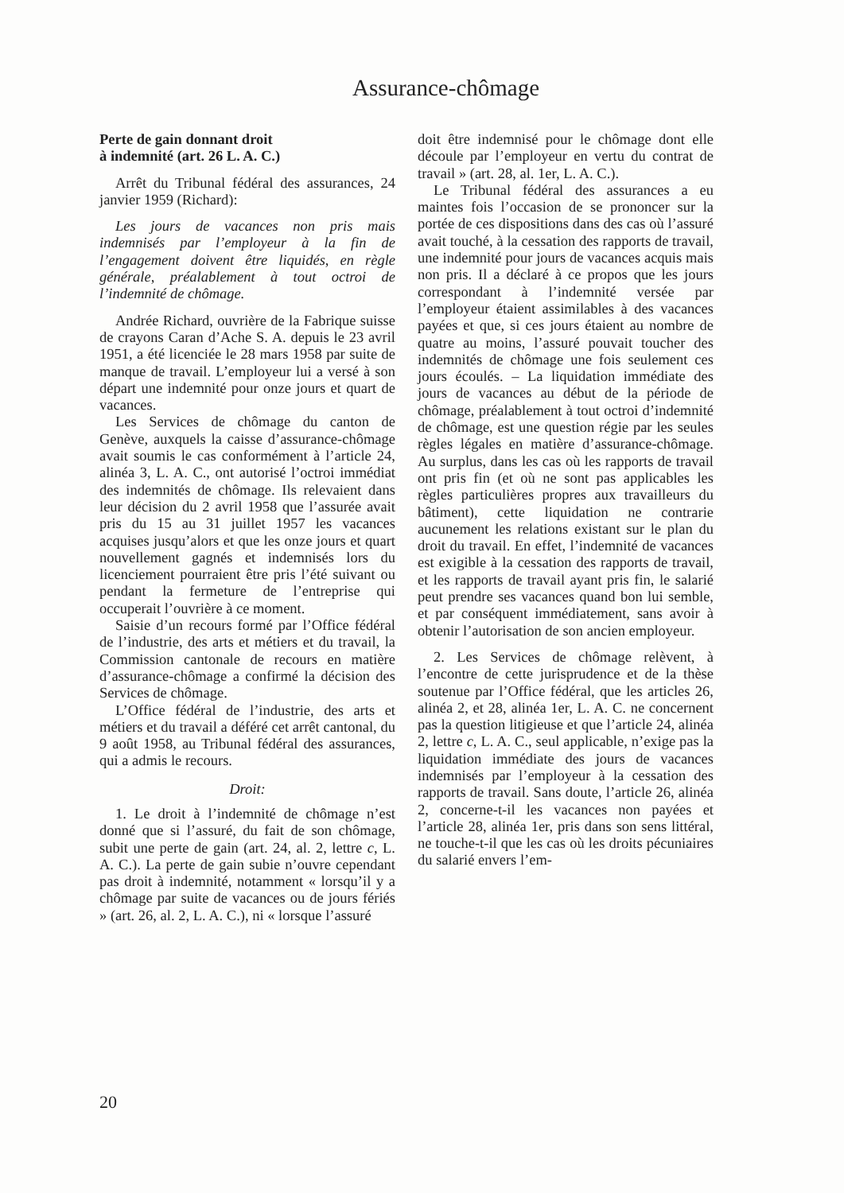Assurance-chômage
Perte de gain donnant droit
à indemnité (art. 26 L. A. C.)
Arrêt du Tribunal fédéral des assurances, 24 janvier 1959 (Richard):
Les jours de vacances non pris mais indemnisés par l’employeur à la fin de l’engagement doivent être liquidés, en règle générale, préalablement à tout octroi de l’indemnité de chômage.
Andrée Richard, ouvrière de la Fabrique suisse de crayons Caran d’Ache S. A. depuis le 23 avril 1951, a été licenciée le 28 mars 1958 par suite de manque de travail. L’employeur lui a versé à son départ une indemnité pour onze jours et quart de vacances.
Les Services de chômage du canton de Genève, auxquels la caisse d’assurance-chômage avait soumis le cas conformément à l’article 24, alinéa 3, L. A. C., ont autorisé l’octroi immédiat des indemnités de chômage. Ils relevaient dans leur décision du 2 avril 1958 que l’assurée avait pris du 15 au 31 juillet 1957 les vacances acquises jusqu’alors et que les onze jours et quart nouvellement gagnés et indemnisés lors du licenciement pourraient être pris l’été suivant ou pendant la fermeture de l’entreprise qui occuperait l’ouvrière à ce moment.
Saisie d’un recours formé par l’Office fédéral de l’industrie, des arts et métiers et du travail, la Commission cantonale de recours en matière d’assurance-chômage a confirmé la décision des Services de chômage.
L’Office fédéral de l’industrie, des arts et métiers et du travail a déféré cet arrêt cantonal, du 9 août 1958, au Tribunal fédéral des assurances, qui a admis le recours.
Droit:
1. Le droit à l’indemnité de chômage n’est donné que si l’assuré, du fait de son chômage, subit une perte de gain (art. 24, al. 2, lettre c, L. A. C.). La perte de gain subie n’ouvre cependant pas droit à indemnité, notamment « lorsqu’il y a chômage par suite de vacances ou de jours fériés » (art. 26, al. 2, L. A. C.), ni « lorsque l’assuré
doit être indemnisé pour le chômage dont elle découle par l’employeur en vertu du contrat de travail » (art. 28, al. 1er, L. A. C.).
Le Tribunal fédéral des assurances a eu maintes fois l’occasion de se prononcer sur la portée de ces dispositions dans des cas où l’assuré avait touché, à la cessation des rapports de travail, une indemnité pour jours de vacances acquis mais non pris. Il a déclaré à ce propos que les jours correspondant à l’indemnité versée par l’employeur étaient assimilables à des vacances payées et que, si ces jours étaient au nombre de quatre au moins, l’assuré pouvait toucher des indemnités de chômage une fois seulement ces jours écoulés. – La liquidation immédiate des jours de vacances au début de la période de chômage, préalablement à tout octroi d’indemnité de chômage, est une question régie par les seules règles légales en matière d’assurance-chômage. Au surplus, dans les cas où les rapports de travail ont pris fin (et où ne sont pas applicables les règles particulières propres aux travailleurs du bâtiment), cette liquidation ne contrarie aucunement les relations existant sur le plan du droit du travail. En effet, l’indemnité de vacances est exigible à la cessation des rapports de travail, et les rapports de travail ayant pris fin, le salarié peut prendre ses vacances quand bon lui semble, et par conséquent immédiatement, sans avoir à obtenir l’autorisation de son ancien employeur.
2. Les Services de chômage relèvent, à l’encontre de cette jurisprudence et de la thèse soutenue par l’Office fédéral, que les articles 26, alinéa 2, et 28, alinéa 1er, L. A. C. ne concernent pas la question litigieuse et que l’article 24, alinéa 2, lettre c, L. A. C., seul applicable, n’exige pas la liquidation immédiate des jours de vacances indemnisés par l’employeur à la cessation des rapports de travail. Sans doute, l’article 26, alinéa 2, concerne-t-il les vacances non payées et l’article 28, alinéa 1er, pris dans son sens littéral, ne touche-t-il que les cas où les droits pécuniaires du salarié envers l’em-
20